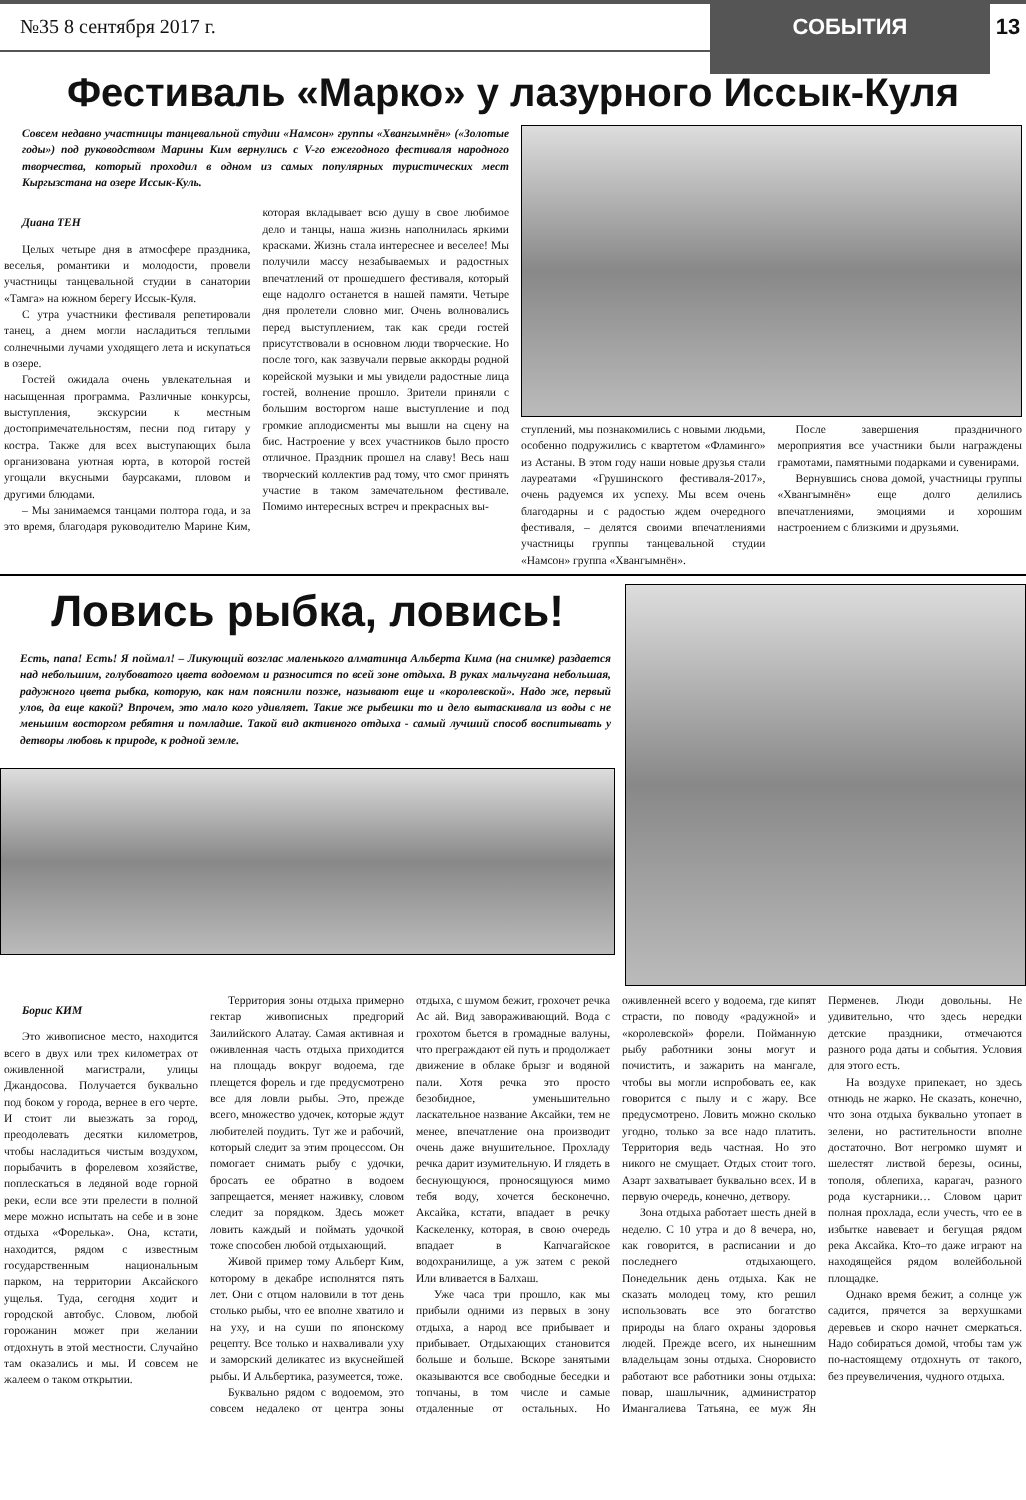№35 8 сентября 2017 г.
СОБЫТИЯ
13
Фестиваль «Марко» у лазурного Иссык-Куля
Совсем недавно участницы танцевальной студии «Намсон» группы «Хвангымнён» («Золотые годы») под руководством Марины Ким вернулись с V-го ежегодного фестиваля народного творчества, который проходил в одном из самых популярных туристических мест Кыргызстана на озере Иссык-Куль.
Диана ТЕН
Целых четыре дня в атмосфере праздника, веселья, романтики и молодости, провели участницы танцевальной студии в санатории «Тамга» на южном берегу Иссык-Куля.
С утра участники фестиваля репетировали танец, а днем могли насладиться теплыми солнечными лучами уходящего лета и искупаться в озере.
Гостей ожидала очень увлекательная и насыщенная программа. Различные конкурсы, выступления, экскурсии к местным достопримечательностям, песни под гитару у костра. Также для всех выступающих была организована уютная юрта, в которой гостей угощали вкусными баурсаками, пловом и другими блюдами.
– Мы занимаемся танцами полтора года, и за это время, благодаря руководителю Марине Ким, которая вкладывает всю душу в свое любимое дело и танцы, наша жизнь наполнилась яркими красками. Жизнь стала интереснее и веселее! Мы получили массу незабываемых и радостных впечатлений от прошедшего фестиваля, который еще надолго останется в нашей памяти. Четыре дня пролетели словно миг. Очень волновались перед выступлением, так как среди гостей присутствовали в основном люди творческие. Но после того, как зазвучали первые аккорды родной корейской музыки и мы увидели радостные лица гостей, волнение прошло. Зрители приняли с большим восторгом наше выступление и под громкие аплодисменты мы вышли на сцену на бис. Настроение у всех участников было просто отличное. Праздник прошел на славу! Весь наш творческий коллектив рад тому, что смог принять участие в таком замечательном фестивале. Помимо интересных встреч и прекрасных вы-
ступлений, мы познакомились с новыми людьми, особенно подружились с квартетом «Фламинго» из Астаны. В этом году наши новые друзья стали лауреатами «Грушинского фестиваля-2017», очень радуемся их успеху. Мы всем очень благодарны и с радостью ждем очередного фестиваля, – делятся своими впечатлениями участницы группы танцевальной студии «Намсон» группа «Хвангымнён».
После завершения праздничного мероприятия все участники были награждены грамотами, памятными подарками и сувенирами.
Вернувшись снова домой, участницы группы «Хвангымнён» еще долго делились впечатлениями, эмоциями и хорошим настроением с близкими и друзьями.
Ловись рыбка, ловись!
Есть, папа! Есть! Я поймал! – Ликующий возглас маленького алматинца Альберта Кима (на снимке) раздается над небольшим, голубоватого цвета водоемом и разносится по всей зоне отдыха. В руках мальчугана небольшая, радужного цвета рыбка, которую, как нам пояснили позже, называют еще и «королевской». Надо же, первый улов, да еще какой? Впрочем, это мало кого удивляет. Такие же рыбешки то и дело вытаскивала из воды с не меньшим восторгом ребятня и помладше. Такой вид активного отдыха - самый лучший способ воспитывать у детворы любовь к природе, к родной земле.
Борис КИМ
Это живописное место, находится всего в двух или трех километрах от оживленной магистрали, улицы Джандосова. Получается буквально под боком у города, вернее в его черте. И стоит ли выезжать за город, преодолевать десятки километров, чтобы насладиться чистым воздухом, порыбачить в форелевом хозяйстве, поплескаться в ледяной воде горной реки, если все эти прелести в полной мере можно испытать на себе и в зоне отдыха «Форелька». Она, кстати, находится, рядом с известным государственным национальным парком, на территории Аксайского ущелья. Туда, сегодня ходит и городской автобус. Словом, любой горожанин может при желании отдохнуть в этой местности. Случайно там оказались и мы. И совсем не жалеем о таком открытии.
Территория зоны отдыха примерно гектар живописных предгорий Заилийского Алатау. Самая активная и оживленная часть отдыха приходится на площадь вокруг водоема, где плещется форель и где предусмотрено все для ловли рыбы. Это, прежде всего, множество удочек, которые ждут любителей поудить. Тут же и рабочий, который следит за этим процессом. Он помогает снимать рыбу с удочки, бросать ее обратно в водоем запрещается, меняет наживку, словом следит за порядком. Здесь может ловить каждый и поймать удочкой тоже способен любой отдыхающий.
Живой пример тому Альберт Ким, которому в декабре исполнятся пять лет. Они с отцом наловили в тот день столько рыбы, что ее вполне хватило и на уху, и на суши по японскому рецепту. Все только и нахваливали уху и заморский деликатес из вкуснейшей рыбы. И Альбертика, разумеется, тоже.
Буквально рядом с водоемом, это совсем недалеко от центра зоны отдыха, с шумом бежит, грохочет речка Ас ай. Вид завораживающий. Вода с грохотом бьется в громадные валуны, что преграждают ей путь и продолжает движение в облаке брызг и водяной пали. Хотя речка это просто безобидное, уменьшительно ласкательное название Аксайки, тем не менее, впечатление она производит очень даже внушительное. Прохладу речка дарит изумительную. И глядеть в беснующуюся, проносящуюся мимо тебя воду, хочется бесконечно. Аксайка, кстати, впадает в речку Каскеленку, которая, в свою очередь впадает в Капчагайское водохранилище, а уж затем с рекой Или вливается в Балхаш.
Уже часа три прошло, как мы прибыли одними из первых в зону отдыха, а народ все прибывает и прибывает. Отдыхающих становится больше и больше. Вскоре занятыми оказываются все свободные беседки и топчаны, в том числе и самые отдаленные от остальных. Но оживленней всего у водоема, где кипят страсти, по поводу «радужной» и «королевской» форели. Пойманную рыбу работники зоны могут и почистить, и зажарить на мангале, чтобы вы могли испробовать ее, как говорится с пылу и с жару. Все предусмотрено. Ловить можно сколько угодно, только за все надо платить. Территория ведь частная. Но это никого не смущает. Отдых стоит того. Азарт захватывает буквально всех. И в первую очередь, конечно, детвору.
Зона отдыха работает шесть дней в неделю. С 10 утра и до 8 вечера, но, как говорится, в расписании и до последнего отдыхающего. Понедельник день отдыха. Как не сказать молодец тому, кто решил использовать все это богатство природы на благо охраны здоровья людей. Прежде всего, их нынешним владельцам зоны отдыха. Сноровисто работают все работники зоны отдыха: повар, шашлычник, администратор Имангалиева Татьяна, ее муж Ян Перменев. Люди довольны. Не удивительно, что здесь нередки детские праздники, отмечаются разного рода даты и события. Условия для этого есть.
На воздухе припекает, но здесь отнюдь не жарко. Не сказать, конечно, что зона отдыха буквально утопает в зелени, но растительности вполне достаточно. Вот негромко шумят и шелестят листвой березы, осины, тополя, облепиха, карагач, разного рода кустарники… Словом царит полная прохлада, если учесть, что ее в избытке навевает и бегущая рядом река Аксайка. Кто–то даже играют на находящейся рядом волейбольной площадке.
Однако время бежит, а солнце уж садится, прячется за верхушками деревьев и скоро начнет смеркаться. Надо собираться домой, чтобы там уж по-настоящему отдохнуть от такого, без преувеличения, чудного отдыха.